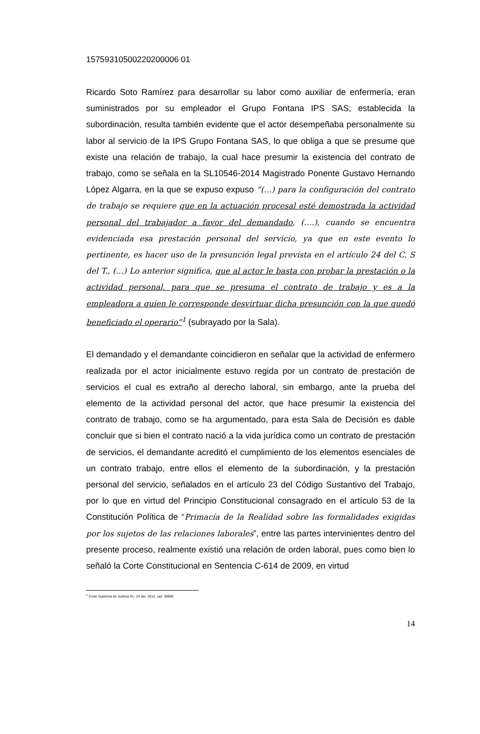15759310500220200006 01
Ricardo Soto Ramírez para desarrollar su labor como auxiliar de enfermería, eran suministrados por su empleador el Grupo Fontana IPS SAS; establecida la subordinación, resulta también evidente que el actor desempeñaba personalmente su labor al servicio de la IPS Grupo Fontana SAS, lo que obliga a que se presume que existe una relación de trabajo, la cual hace presumir la existencia del contrato de trabajo, como se señala en la SL10546-2014 Magistrado Ponente Gustavo Hernando López Algarra, en la que se expuso expuso ”(…) para la configuración del contrato de trabajo se requiere que en la actuación procesal esté demostrada la actividad personal del trabajador a favor del demandado, (….), cuando se encuentra evidenciada esa prestación personal del servicio, ya que en este evento lo pertinente, es hacer uso de la presunción legal prevista en el artículo 24 del C. S del T., (…) Lo anterior significa, que al actor le basta con probar la prestación o la actividad personal, para que se presuma el contrato de trabajo y es a la empleadora a quien le corresponde desvirtuar dicha presunción con la que quedó beneficiado el operario”<sup>1</sup> (subrayado por la Sala).
El demandado y el demandante coincidieron en señalar que la actividad de enfermero realizada por el actor inicialmente estuvo regida por un contrato de prestación de servicios el cual es extraño al derecho laboral, sin embargo, ante la prueba del elemento de la actividad personal del actor, que hace presumir la existencia del contrato de trabajo, como se ha argumentado, para esta Sala de Decisión es dable concluir que si bien el contrato nació a la vida jurídica como un contrato de prestación de servicios, el demandante acreditó el cumplimiento de los elementos esenciales de un contrato trabajo, entre ellos el elemento de la subordinación, y la prestación personal del servicio, señalados en el artículo 23 del Código Sustantivo del Trabajo, por lo que en virtud del Principio Constitucional consagrado en el artículo 53 de la Constitución Política de “Primacía de la Realidad sobre las formalidades exigidas por los sujetos de las relaciones laborales”, entre las partes intervinientes dentro del presente proceso, realmente existió una relación de orden laboral, pues como bien lo señaló la Corte Constitucional en Sentencia C-614 de 2009, en virtud
<sup>1</sup> Corte Suprema de Justicia SL, 24 abr. 2012, rad. 39600
14